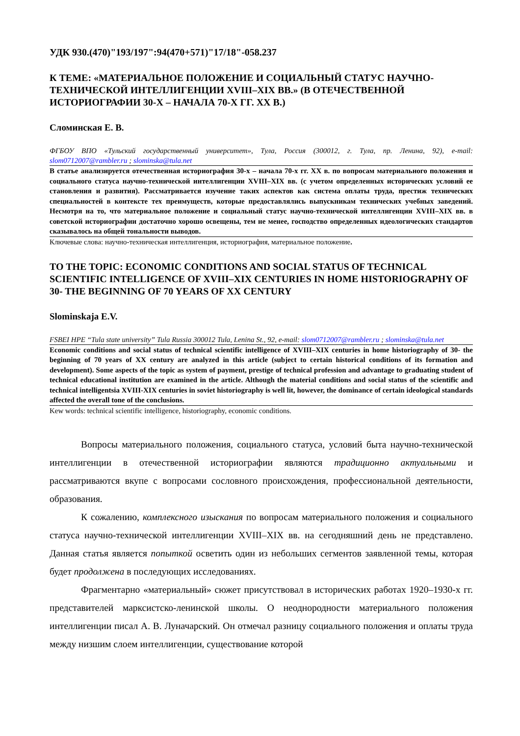УДК 930.(470)"193/197":94(470+571)"17/18"-058.237
К ТЕМЕ: «МАТЕРИАЛЬНОЕ ПОЛОЖЕНИЕ И СОЦИАЛЬНЫЙ СТАТУС НАУЧНО-ТЕХНИЧЕСКОЙ ИНТЕЛЛИГЕНЦИИ XVIII–XIX ВВ.» (В ОТЕЧЕСТВЕННОЙ ИСТОРИОГРАФИИ 30-Х – НАЧАЛА 70-Х ГГ. XX В.)
Сломинская Е. В.
ФГБОУ ВПО «Тульский государственный университет», Тула, Россия (300012, г. Тула, пр. Ленина, 92), e-mail: slom0712007@rambler.ru ; slominska@tula.net
В статье анализируется отечественная историография 30-х – начала 70-х гг. XX в. по вопросам материального положения и социального статуса научно-технической интеллигенции XVIII–XIX вв. (с учетом определенных исторических условий ее становления и развития). Рассматривается изучение таких аспектов как система оплаты труда, престиж технических специальностей в контексте тех преимуществ, которые предоставлялись выпускникам технических учебных заведений. Несмотря на то, что материальное положение и социальный статус научно-технической интеллигенции XVIII–XIX вв. в советской историографии достаточно хорошо освещены, тем не менее, господство определенных идеологических стандартов сказывалось на общей тональности выводов.
Ключевые слова: научно-техническая интеллигенция, историография, материальное положение.
TO THE TOPIC: ECONOMIC CONDITIONS AND SOCIAL STATUS OF TECHNICAL SCIENTIFIC INTELLIGENCE OF XVIII–XIX CENTURIES IN HOME HISTORIOGRAPHY OF 30- THE BEGINNING OF 70 YEARS OF XX CENTURY
Slominskaja E.V.
FSBEI HPE “Tula state university” Tula Russia 300012 Tula, Lenina St., 92, e-mail: slom0712007@rambler.ru ; slominska@tula.net
Economic conditions and social status of technical scientific intelligence of XVIII–XIX centuries in home historiography of 30- the beginning of 70 years of XX century are analyzed in this article (subject to certain historical conditions of its formation and development). Some aspects of the topic as system of payment, prestige of technical profession and advantage to graduating student of technical educational institution are examined in the article. Although the material conditions and social status of the scientific and technical intelligentsia XVIII-XIX centuries in soviet historiography is well lit, however, the dominance of certain ideological standards affected the overall tone of the conclusions.
Kew words: technical scientific intelligence, historiography, economic conditions.
Вопросы материального положения, социального статуса, условий быта научно-технической интеллигенции в отечественной историографии являются традиционно актуальными и рассматриваются вкупе с вопросами сословного происхождения, профессиональной деятельности, образования.
К сожалению, комплексного изыскания по вопросам материального положения и социального статуса научно-технической интеллигенции XVIII–XIX вв. на сегодняшний день не представлено. Данная статья является попыткой осветить один из небольших сегментов заявленной темы, которая будет продолжена в последующих исследованиях.
Фрагментарно «материальный» сюжет присутствовал в исторических работах 1920–1930-х гг. представителей марксистско-ленинской школы. О неоднородности материального положения интеллигенции писал А. В. Луначарский. Он отмечал разницу социального положения и оплаты труда между низшим слоем интеллигенции, существование которой